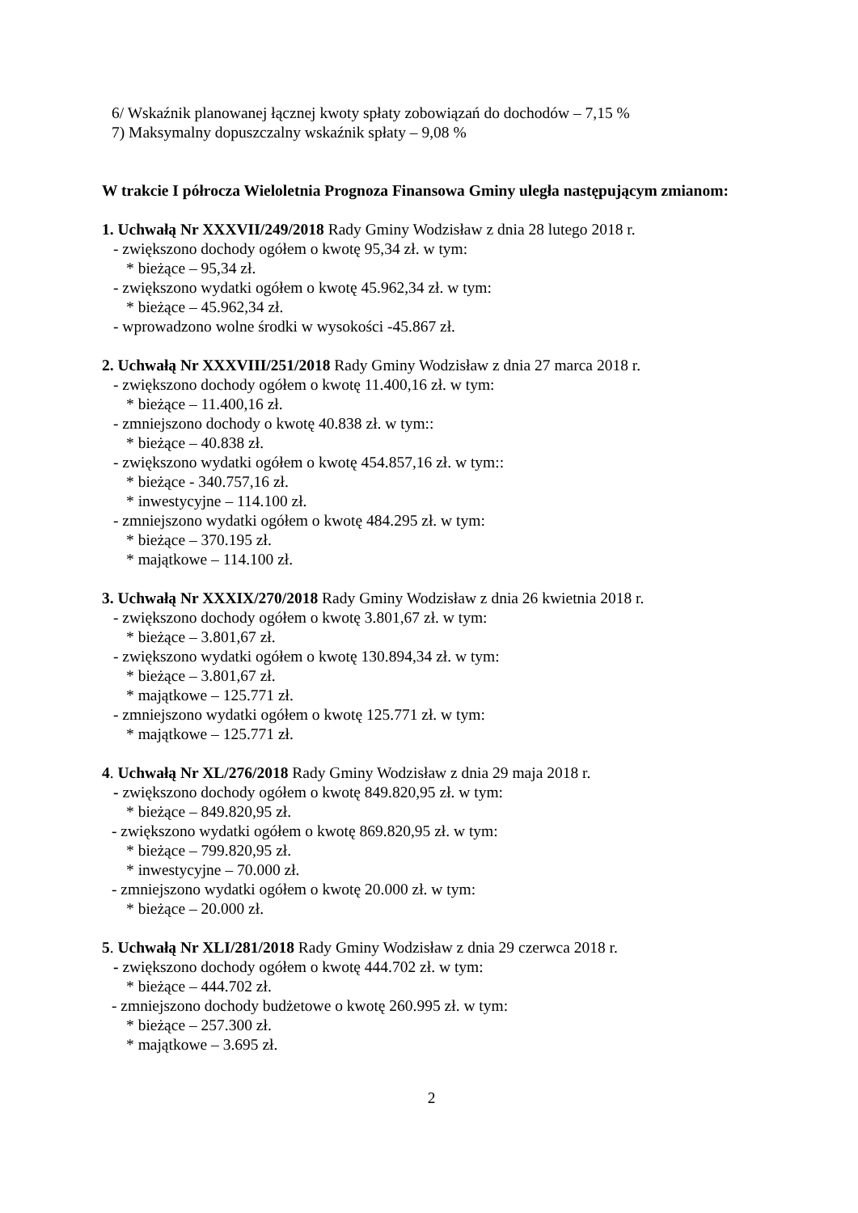6/ Wskaźnik planowanej łącznej kwoty spłaty zobowiązań do dochodów – 7,15 %
7) Maksymalny dopuszczalny wskaźnik spłaty – 9,08 %
W trakcie I półrocza Wieloletnia Prognoza Finansowa Gminy uległa następującym zmianom:
1. Uchwałą Nr XXXVII/249/2018 Rady Gminy Wodzisław z dnia 28 lutego 2018 r.
- zwiększono dochody ogółem o kwotę 95,34 zł. w tym:
* bieżące – 95,34 zł.
- zwiększono wydatki ogółem o kwotę 45.962,34 zł. w tym:
* bieżące – 45.962,34 zł.
- wprowadzono wolne środki w wysokości -45.867 zł.
2. Uchwałą Nr XXXVIII/251/2018 Rady Gminy Wodzisław z dnia 27 marca 2018 r.
- zwiększono dochody ogółem o kwotę 11.400,16 zł. w tym:
* bieżące – 11.400,16 zł.
- zmniejszono dochody o kwotę 40.838 zł. w tym::
* bieżące – 40.838 zł.
- zwiększono wydatki ogółem o kwotę 454.857,16 zł. w tym::
* bieżące - 340.757,16 zł.
* inwestycyjne – 114.100 zł.
- zmniejszono wydatki ogółem o kwotę 484.295 zł. w tym:
* bieżące – 370.195 zł.
* majątkowe – 114.100 zł.
3. Uchwałą Nr XXXIX/270/2018 Rady Gminy Wodzisław z dnia 26 kwietnia 2018 r.
- zwiększono dochody ogółem o kwotę 3.801,67 zł. w tym:
* bieżące – 3.801,67 zł.
- zwiększono wydatki ogółem o kwotę 130.894,34 zł. w tym:
* bieżące – 3.801,67 zł.
* majątkowe – 125.771 zł.
- zmniejszono wydatki ogółem o kwotę 125.771 zł. w tym:
* majątkowe – 125.771 zł.
4. Uchwałą Nr XL/276/2018 Rady Gminy Wodzisław z dnia 29 maja 2018 r.
- zwiększono dochody ogółem o kwotę 849.820,95 zł. w tym:
* bieżące – 849.820,95 zł.
- zwiększono wydatki ogółem o kwotę 869.820,95 zł. w tym:
* bieżące – 799.820,95 zł.
* inwestycyjne – 70.000 zł.
- zmniejszono wydatki ogółem o kwotę 20.000 zł. w tym:
* bieżące – 20.000 zł.
5. Uchwałą Nr XLI/281/2018 Rady Gminy Wodzisław z dnia 29 czerwca 2018 r.
- zwiększono dochody ogółem o kwotę 444.702 zł. w tym:
* bieżące – 444.702 zł.
- zmniejszono dochody budżetowe o kwotę 260.995 zł. w tym:
* bieżące – 257.300 zł.
* majątkowe – 3.695 zł.
2